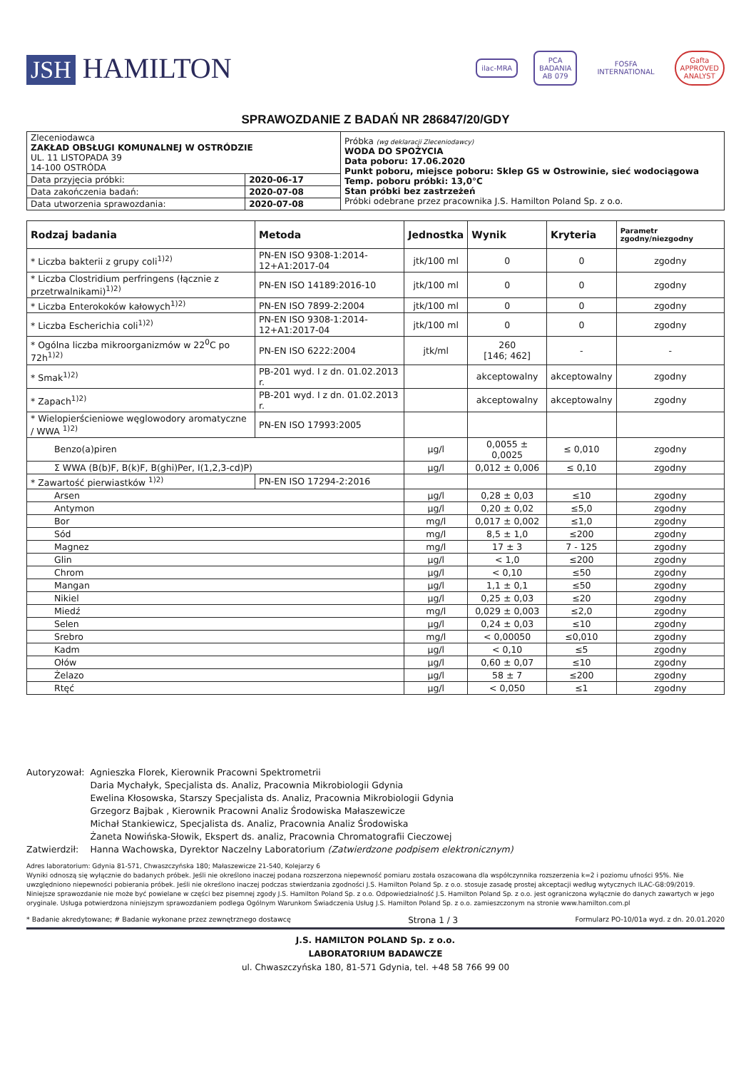JSH HAMILTON
ilac-MRA
PCA
BADANIA
AB 079
FOSFA
INTERNATIONAL
Gafta
APPROVED
ANALYST
SPRAWOZDANIE Z BADAŃ NR 286847/20/GDY
| Zleceniodawca ZAKŁAD OBSŁUGI KOMUNALNEJ W OSTRÓDZIE UL. 11 LISTOPADA 39 14-100 OSTRÓDA | | Próbka (wg deklaracji Zleceniodawcy) WODA DO SPOŻYCIA Data poboru: 17.06.2020 Punkt poboru, miejsce poboru: Sklep GS w Ostrowinie, sieć wodociągowa Temp. poboru próbki: 13,0°C Stan próbki bez zastrzeżeń Próbki odebrane przez pracownika J.S. Hamilton Poland Sp. z o.o. |
| Data przyjęcia próbki: | 2020-06-17 | |
| Data zakończenia badań: | 2020-07-08 | |
| Data utworzenia sprawozdania: | 2020-07-08 | |
| Rodzaj badania | Metoda | Jednostka | Wynik | Kryteria | Parametr zgodny/niezgodny |
| --- | --- | --- | --- | --- | --- |
| * Liczba bakterii z grupy coli<sup>1)2)</sup> | PN-EN ISO 9308-1:2014-12+A1:2017-04 | jtk/100 ml | 0 | 0 | zgodny |
| * Liczba Clostridium perfringens (łącznie z przetrwalnikami)<sup>1)2)</sup> | PN-EN ISO 14189:2016-10 | jtk/100 ml | 0 | 0 | zgodny |
| * Liczba Enterokoków kałowych<sup>1)2)</sup> | PN-EN ISO 7899-2:2004 | jtk/100 ml | 0 | 0 | zgodny |
| * Liczba Escherichia coli<sup>1)2)</sup> | PN-EN ISO 9308-1:2014-12+A1:2017-04 | jtk/100 ml | 0 | 0 | zgodny |
| * Ogólna liczba mikroorganizmów w 22<sup>0</sup>C po 72h<sup>1)2)</sup> | PN-EN ISO 6222:2004 | jtk/ml | 260 [146; 462] | - | - |
| * Smak<sup>1)2)</sup> | PB-201 wyd. I z dn. 01.02.2013 r. | | akceptowalny | akceptowalny | zgodny |
| * Zapach<sup>1)2)</sup> | PB-201 wyd. I z dn. 01.02.2013 r. | | akceptowalny | akceptowalny | zgodny |
| * Wielopierścieniowe węglowodory aromatyczne / WWA <sup>1)2)</sup> | PN-EN ISO 17993:2005 | | | | |
| Benzo(a)piren | | µg/l | 0,0055 ± 0,0025 | ≤ 0,010 | zgodny |
| Σ WWA (B(b)F, B(k)F, B(ghi)Per, I(1,2,3-cd)P) | | µg/l | 0,012 ± 0,006 | ≤ 0,10 | zgodny |
| * Zawartość pierwiastków <sup>1)2)</sup> | PN-EN ISO 17294-2:2016 | | | | |
| Arsen | | µg/l | 0,28 ± 0,03 | ≤10 | zgodny |
| Antymon | | µg/l | 0,20 ± 0,02 | ≤5,0 | zgodny |
| Bor | | mg/l | 0,017 ± 0,002 | ≤1,0 | zgodny |
| Sód | | mg/l | 8,5 ± 1,0 | ≤200 | zgodny |
| Magnez | | mg/l | 17 ± 3 | 7 - 125 | zgodny |
| Glin | | µg/l | < 1,0 | ≤200 | zgodny |
| Chrom | | µg/l | < 0,10 | ≤50 | zgodny |
| Mangan | | µg/l | 1,1 ± 0,1 | ≤50 | zgodny |
| Nikiel | | µg/l | 0,25 ± 0,03 | ≤20 | zgodny |
| Miedź | | mg/l | 0,029 ± 0,003 | ≤2,0 | zgodny |
| Selen | | µg/l | 0,24 ± 0,03 | ≤10 | zgodny |
| Srebro | | mg/l | < 0,00050 | ≤0,010 | zgodny |
| Kadm | | µg/l | < 0,10 | ≤5 | zgodny |
| Ołów | | µg/l | 0,60 ± 0,07 | ≤10 | zgodny |
| Żelazo | | µg/l | 58 ± 7 | ≤200 | zgodny |
| Rtęć | | µg/l | < 0,050 | ≤1 | zgodny |
| Autoryzował: | Agnieszka Florek, Kierownik Pracowni Spektrometrii Daria Mychałyk, Specjalista ds. Analiz, Pracownia Mikrobiologii Gdynia Ewelina Kłosowska, Starszy Specjalista ds. Analiz, Pracownia Mikrobiologii Gdynia Grzegorz Bajbak , Kierownik Pracowni Analiz Środowiska Małaszewicze Michał Stankiewicz, Specjalista ds. Analiz, Pracownia Analiz Środowiska Żaneta Nowińska-Słowik, Ekspert ds. analiz, Pracownia Chromatografii Cieczowej |
| Zatwierdził: | Hanna Wachowska, Dyrektor Naczelny Laboratorium (Zatwierdzone podpisem elektronicznym) |
Adres laboratorium: Gdynia 81-571, Chwaszczyńska 180; Małaszewicze 21-540, Kolejarzy 6
Wyniki odnoszą się wyłącznie do badanych próbek. Jeśli nie określono inaczej podana rozszerzona niepewność pomiaru została oszacowana dla współczynnika rozszerzenia k=2 i poziomu ufności 95%. Nie uwzględniono niepewności pobierania próbek. Jeśli nie określono inaczej podczas stwierdzania zgodności J.S. Hamilton Poland Sp. z o.o. stosuje zasadę prostej akceptacji według wytycznych ILAC-G8:09/2019. Niniejsze sprawozdanie nie może być powielane w części bez pisemnej zgody J.S. Hamilton Poland Sp. z o.o. Odpowiedzialność J.S. Hamilton Poland Sp. z o.o. jest ograniczona wyłącznie do danych zawartych w jego oryginale. Usługa potwierdzona niniejszym sprawozdaniem podlega Ogólnym Warunkom Świadczenia Usług J.S. Hamilton Poland Sp. z o.o. zamieszczonym na stronie www.hamilton.com.pl
* Badanie akredytowane; # Badanie wykonane przez zewnętrznego dostawcę Strona 1 / 3 Formularz PO-10/01a wyd. z dn. 20.01.2020
J.S. HAMILTON POLAND Sp. z o.o.
LABORATORIUM BADAWCZE
ul. Chwaszczyńska 180, 81-571 Gdynia, tel. +48 58 766 99 00